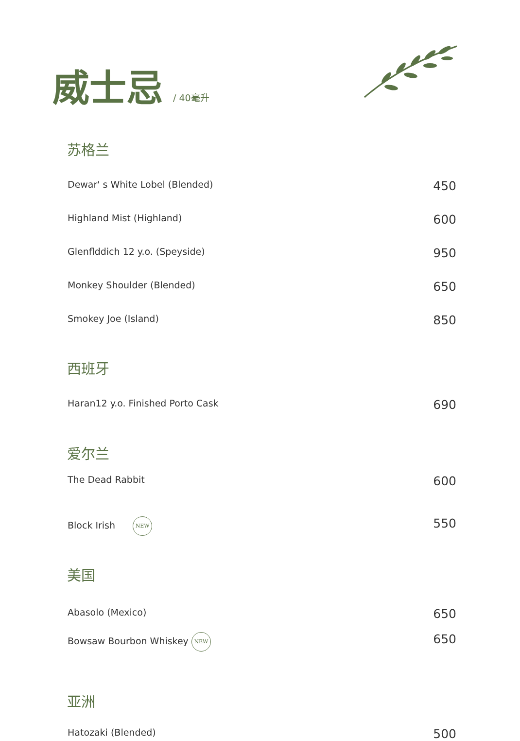威士忌 / 40毫升
苏格兰
Dewar' s White Lobel (Blended) 450
Highland Mist (Highland) 600
Glenflddich 12 y.o. (Speyside) 950
Monkey Shoulder (Blended) 650
Smokey Joe (Island) 850
西班牙
Haran12 y.o. Finished Porto Cask 690
爱尔兰
The Dead Rabbit 600
Block Irish NEW 550
美国
Abasolo (Mexico) 650
Bowsaw Bourbon Whiskey NEW 650
亚洲
Hatozaki (Blended) 500